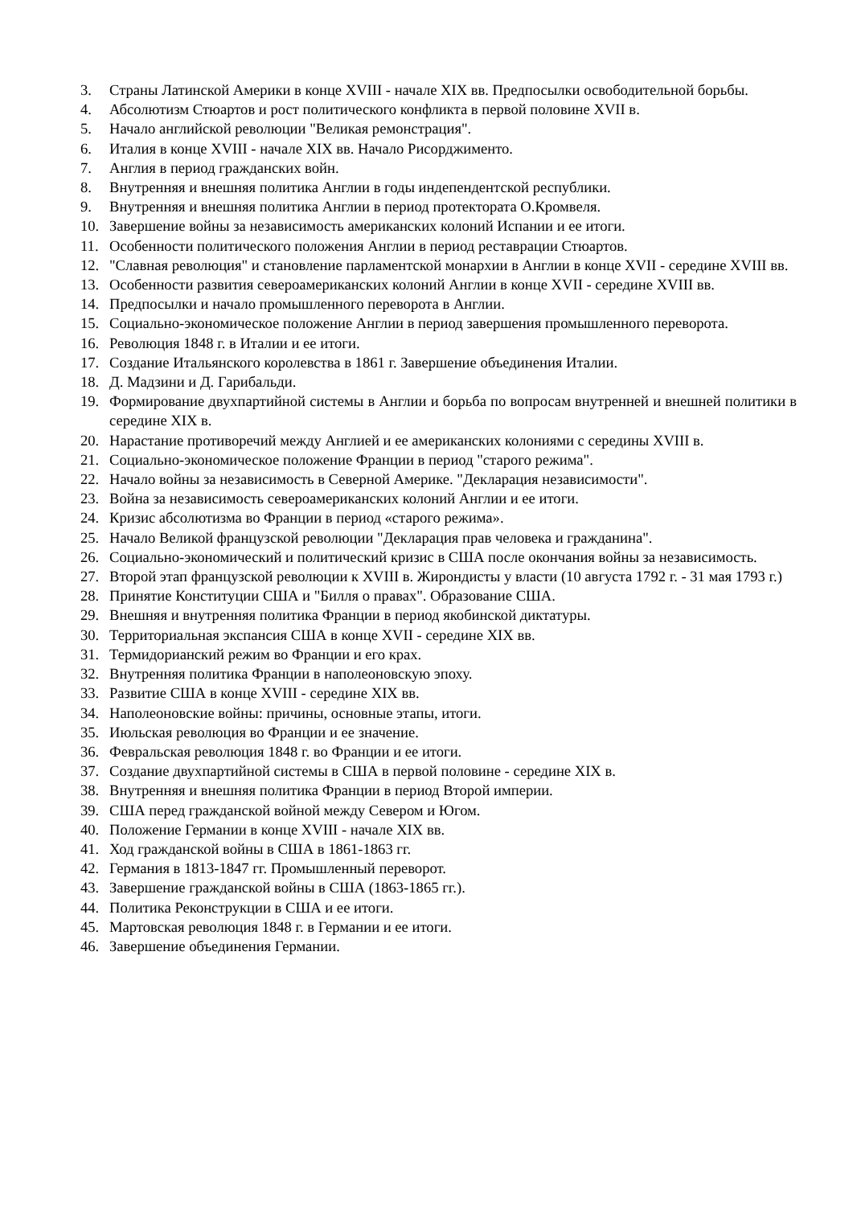3. Страны Латинской Америки в конце XVIII - начале XIX вв. Предпосылки освободительной борьбы.
4. Абсолютизм Стюартов и рост политического конфликта в первой половине XVII в.
5. Начало английской революции "Великая ремонстрация".
6. Италия в конце XVIII - начале XIX вв. Начало Рисорджименто.
7. Англия в период гражданских войн.
8. Внутренняя и внешняя политика Англии в годы индепендентской республики.
9. Внутренняя и внешняя политика Англии в период протектората О.Кромвеля.
10. Завершение войны за независимость американских колоний Испании и ее итоги.
11. Особенности политического положения Англии в период реставрации Стюартов.
12. "Славная революция" и становление парламентской монархии в Англии в конце XVII - середине XVIII вв.
13. Особенности развития североамериканских колоний Англии в конце XVII - середине XVIII вв.
14. Предпосылки и начало промышленного переворота в Англии.
15. Социально-экономическое положение Англии в период завершения промышленного переворота.
16. Революция 1848 г. в Италии и ее итоги.
17. Создание Итальянского королевства в 1861 г. Завершение объединения Италии.
18. Д. Мадзини и Д. Гарибальди.
19. Формирование двухпартийной системы в Англии и борьба по вопросам внутренней и внешней политики в середине XIX в.
20. Нарастание противоречий между Англией и ее американских колониями с середины XVIII в.
21. Социально-экономическое положение Франции в период "старого режима".
22. Начало войны за независимость в Северной Америке. "Декларация независимости".
23. Война за независимость североамериканских колоний Англии и ее итоги.
24. Кризис абсолютизма во Франции в период «старого режима».
25. Начало Великой французской революции "Декларация прав человека и гражданина".
26. Социально-экономический и политический кризис в США после окончания войны за независимость.
27. Второй этап французской революции к XVIII в. Жирондисты у власти (10 августа 1792 г. - 31 мая 1793 г.)
28. Принятие Конституции США и "Билля о правах". Образование США.
29. Внешняя и внутренняя политика Франции в период якобинской диктатуры.
30. Территориальная экспансия США в конце XVII - середине XIX вв.
31. Термидорианский режим во Франции и его крах.
32. Внутренняя политика Франции в наполеоновскую эпоху.
33. Развитие США в конце XVIII - середине XIX вв.
34. Наполеоновские войны: причины, основные этапы, итоги.
35. Июльская революция во Франции и ее значение.
36. Февральская революция 1848 г. во Франции и ее итоги.
37. Создание двухпартийной системы в США в первой половине - середине XIX в.
38. Внутренняя и внешняя политика Франции в период Второй империи.
39. США перед гражданской войной между Севером и Югом.
40. Положение Германии в конце XVIII - начале XIX вв.
41. Ход гражданской войны в США в 1861-1863 гг.
42. Германия в 1813-1847 гг. Промышленный переворот.
43. Завершение гражданской войны в США (1863-1865 гг.).
44. Политика Реконструкции в США и ее итоги.
45. Мартовская революция 1848 г. в Германии и ее итоги.
46. Завершение объединения Германии.